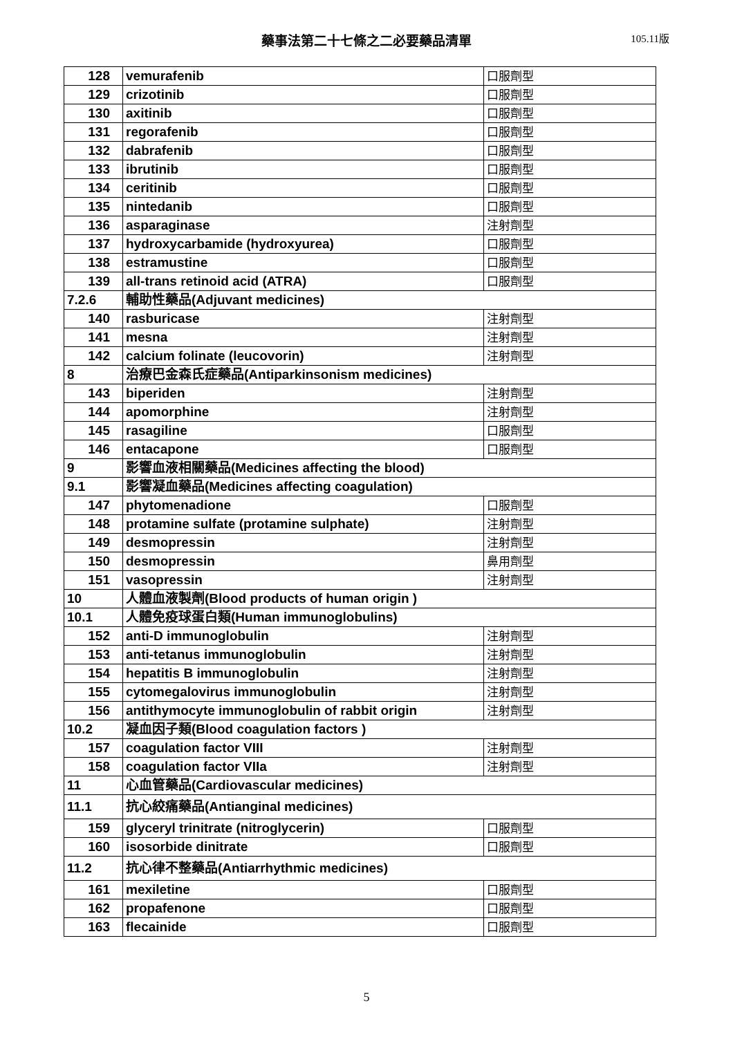藥事法第二十七條之二必要藥品清單 105.11版
| 128 | vemurafenib | 口服劑型 |
| 129 | crizotinib | 口服劑型 |
| 130 | axitinib | 口服劑型 |
| 131 | regorafenib | 口服劑型 |
| 132 | dabrafenib | 口服劑型 |
| 133 | ibrutinib | 口服劑型 |
| 134 | ceritinib | 口服劑型 |
| 135 | nintedanib | 口服劑型 |
| 136 | asparaginase | 注射劑型 |
| 137 | hydroxycarbamide (hydroxyurea) | 口服劑型 |
| 138 | estramustine | 口服劑型 |
| 139 | all-trans retinoid acid (ATRA) | 口服劑型 |
| 7.2.6 | 輔助性藥品(Adjuvant medicines) | |
| 140 | rasburicase | 注射劑型 |
| 141 | mesna | 注射劑型 |
| 142 | calcium folinate (leucovorin) | 注射劑型 |
| 8 | 治療巴金森氏症藥品(Antiparkinsonism medicines) | |
| 143 | biperiden | 注射劑型 |
| 144 | apomorphine | 注射劑型 |
| 145 | rasagiline | 口服劑型 |
| 146 | entacapone | 口服劑型 |
| 9 | 影響血液相關藥品(Medicines affecting the blood) | |
| 9.1 | 影響凝血藥品(Medicines affecting coagulation) | |
| 147 | phytomenadione | 口服劑型 |
| 148 | protamine sulfate (protamine sulphate) | 注射劑型 |
| 149 | desmopressin | 注射劑型 |
| 150 | desmopressin | 鼻用劑型 |
| 151 | vasopressin | 注射劑型 |
| 10 | 人體血液製劑(Blood products of human origin ) | |
| 10.1 | 人體免疫球蛋白類(Human immunoglobulins) | |
| 152 | anti-D immunoglobulin | 注射劑型 |
| 153 | anti-tetanus immunoglobulin | 注射劑型 |
| 154 | hepatitis B immunoglobulin | 注射劑型 |
| 155 | cytomegalovirus immunoglobulin | 注射劑型 |
| 156 | antithymocyte immunoglobulin of rabbit origin | 注射劑型 |
| 10.2 | 凝血因子類(Blood coagulation factors ) | |
| 157 | coagulation factor VIII | 注射劑型 |
| 158 | coagulation factor VIIa | 注射劑型 |
| 11 | 心血管藥品(Cardiovascular medicines) | |
| 11.1 | 抗心絞痛藥品(Antianginal medicines) | |
| 159 | glyceryl trinitrate (nitroglycerin) | 口服劑型 |
| 160 | isosorbide dinitrate | 口服劑型 |
| 11.2 | 抗心律不整藥品(Antiarrhythmic medicines) | |
| 161 | mexiletine | 口服劑型 |
| 162 | propafenone | 口服劑型 |
| 163 | flecainide | 口服劑型 |
5